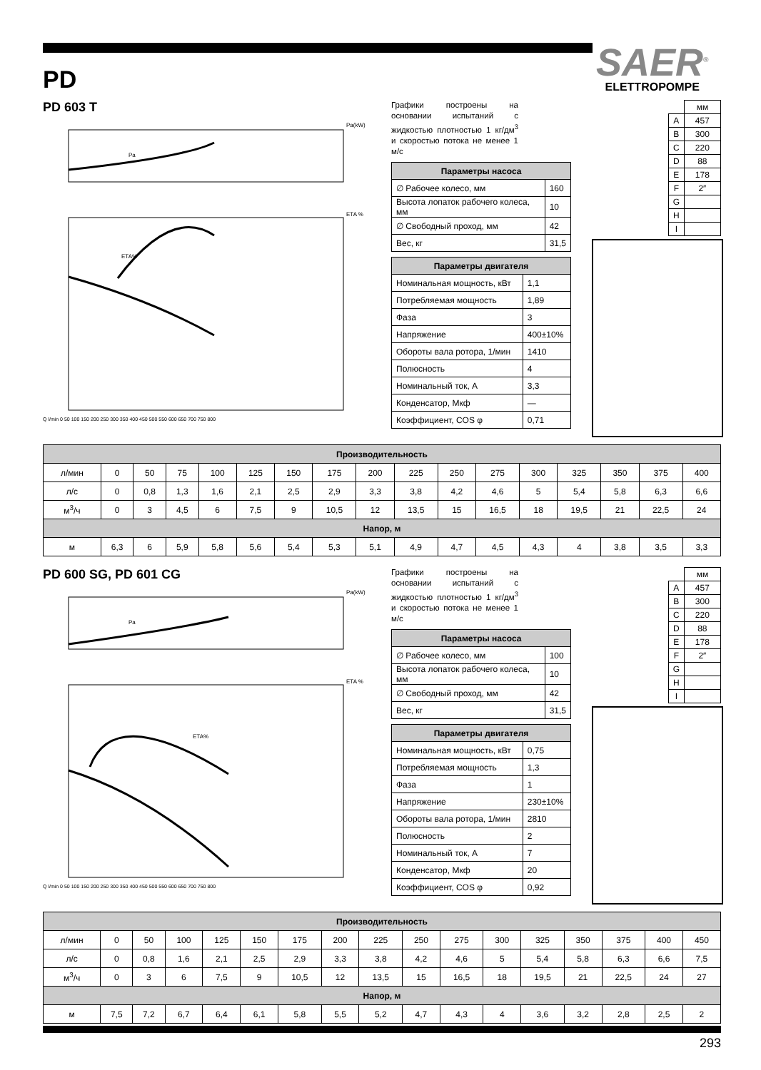SAER<sup>®</sup>
ELETTROPOMPE
PD
PD 603 T
Pa(kW)
ETA %
Pa
ETA%
Q l/min 0 50 100 150 200 250 300 350 400 450 500 550 600 650 700 750 800
Графики построены на основании испытаний с жидкостью плотностью 1 кг/дм<sup>3</sup> и скоростью потока не менее 1 м/с
| Параметры насоса | |
| --- | --- |
| ∅ Рабочее колесо, мм | 160 |
| Высота лопаток рабочего колеса, мм | 10 |
| ∅ Свободный проход, мм | 42 |
| Вес, кг | 31,5 |
| Параметры двигателя | |
| --- | --- |
| Номинальная мощность, кВт | 1,1 |
| Потребляемая мощность | 1,89 |
| Фаза | 3 |
| Напряжение | 400±10% |
| Обороты вала ротора, 1/мин | 1410 |
| Полюсность | 4 |
| Номинальный ток, А | 3,3 |
| Конденсатор, Мкф | — |
| Коэффициент, COS φ | 0,71 |
| | мм |
| A | 457 |
| B | 300 |
| C | 220 |
| D | 88 |
| E | 178 |
| F | 2″ |
| G | |
| H | |
| I | |
| Производительность | | | | | | | | | | | | | | | | |
| --- | --- | --- | --- | --- | --- | --- | --- | --- | --- | --- | --- | --- | --- | --- | --- | --- |
| л/мин | 0 | 50 | 75 | 100 | 125 | 150 | 175 | 200 | 225 | 250 | 275 | 300 | 325 | 350 | 375 | 400 |
| л/с | 0 | 0,8 | 1,3 | 1,6 | 2,1 | 2,5 | 2,9 | 3,3 | 3,8 | 4,2 | 4,6 | 5 | 5,4 | 5,8 | 6,3 | 6,6 |
| м<sup>3</sup>/ч | 0 | 3 | 4,5 | 6 | 7,5 | 9 | 10,5 | 12 | 13,5 | 15 | 16,5 | 18 | 19,5 | 21 | 22,5 | 24 |
| Напор, м | | | | | | | | | | | | | | | | |
| м | 6,3 | 6 | 5,9 | 5,8 | 5,6 | 5,4 | 5,3 | 5,1 | 4,9 | 4,7 | 4,5 | 4,3 | 4 | 3,8 | 3,5 | 3,3 |
PD 600 SG, PD 601 CG
Pa(kW)
ETA %
Pa
ETA%
Q l/min 0 50 100 150 200 250 300 350 400 450 500 550 600 650 700 750 800
Графики построены на основании испытаний с жидкостью плотностью 1 кг/дм<sup>3</sup> и скоростью потока не менее 1 м/с
| Параметры насоса | |
| --- | --- |
| ∅ Рабочее колесо, мм | 100 |
| Высота лопаток рабочего колеса, мм | 10 |
| ∅ Свободный проход, мм | 42 |
| Вес, кг | 31,5 |
| Параметры двигателя | |
| --- | --- |
| Номинальная мощность, кВт | 0,75 |
| Потребляемая мощность | 1,3 |
| Фаза | 1 |
| Напряжение | 230±10% |
| Обороты вала ротора, 1/мин | 2810 |
| Полюсность | 2 |
| Номинальный ток, А | 7 |
| Конденсатор, Мкф | 20 |
| Коэффициент, COS φ | 0,92 |
| | мм |
| A | 457 |
| B | 300 |
| C | 220 |
| D | 88 |
| E | 178 |
| F | 2″ |
| G | |
| H | |
| I | |
| Производительность | | | | | | | | | | | | | | | | |
| --- | --- | --- | --- | --- | --- | --- | --- | --- | --- | --- | --- | --- | --- | --- | --- | --- |
| л/мин | 0 | 50 | 100 | 125 | 150 | 175 | 200 | 225 | 250 | 275 | 300 | 325 | 350 | 375 | 400 | 450 |
| л/с | 0 | 0,8 | 1,6 | 2,1 | 2,5 | 2,9 | 3,3 | 3,8 | 4,2 | 4,6 | 5 | 5,4 | 5,8 | 6,3 | 6,6 | 7,5 |
| м<sup>3</sup>/ч | 0 | 3 | 6 | 7,5 | 9 | 10,5 | 12 | 13,5 | 15 | 16,5 | 18 | 19,5 | 21 | 22,5 | 24 | 27 |
| Напор, м | | | | | | | | | | | | | | | | |
| м | 7,5 | 7,2 | 6,7 | 6,4 | 6,1 | 5,8 | 5,5 | 5,2 | 4,7 | 4,3 | 4 | 3,6 | 3,2 | 2,8 | 2,5 | 2 |
293